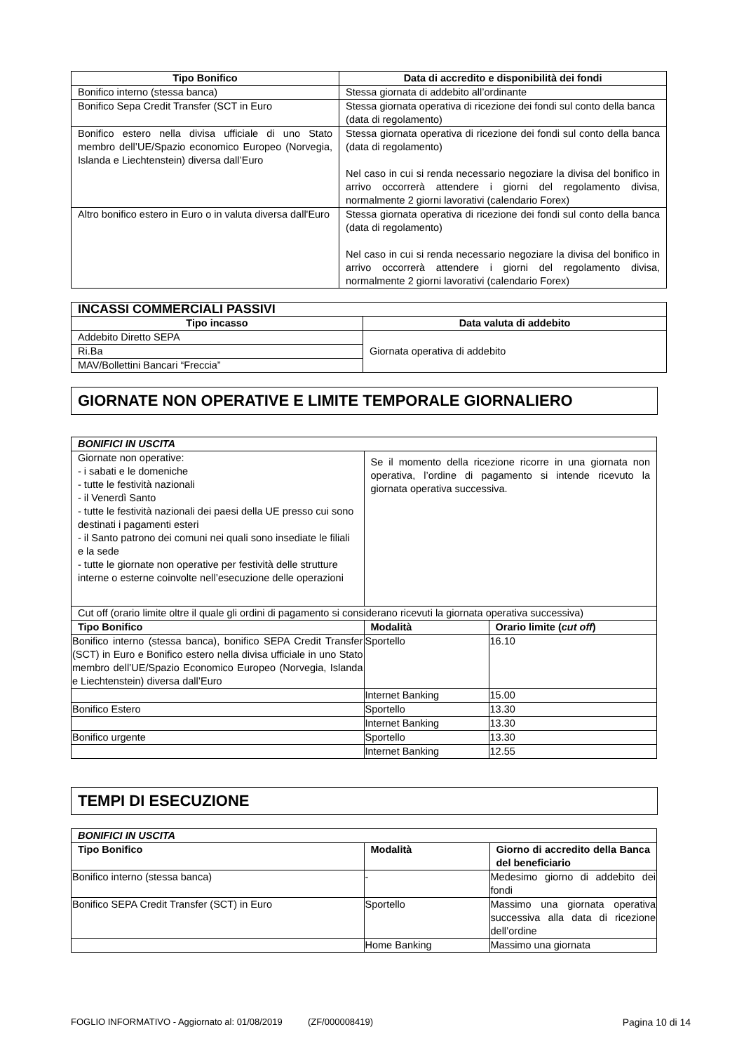| Tipo Bonifico | Data di accredito e disponibilità dei fondi |
| --- | --- |
| Bonifico interno (stessa banca) | Stessa giornata di addebito all’ordinante |
| Bonifico Sepa Credit Transfer (SCT in Euro | Stessa giornata operativa di ricezione dei fondi sul conto della banca (data di regolamento) |
| Bonifico estero nella divisa ufficiale di uno Stato membro dell’UE/Spazio economico Europeo (Norvegia, Islanda e Liechtenstein) diversa dall’Euro | Stessa giornata operativa di ricezione dei fondi sul conto della banca (data di regolamento) Nel caso in cui si renda necessario negoziare la divisa del bonifico in arrivo occorrerà attendere i giorni del regolamento divisa, normalmente 2 giorni lavorativi (calendario Forex) |
| Altro bonifico estero in Euro o in valuta diversa dall'Euro | Stessa giornata operativa di ricezione dei fondi sul conto della banca (data di regolamento) Nel caso in cui si renda necessario negoziare la divisa del bonifico in arrivo occorrerà attendere i giorni del regolamento divisa, normalmente 2 giorni lavorativi (calendario Forex) |
| INCASSI COMMERCIALI PASSIVI | |
| Tipo incasso | Data valuta di addebito |
| Addebito Diretto SEPA | Giornata operativa di addebito |
| Ri.Ba | |
| MAV/Bollettini Bancari “Freccia” | |
GIORNATE NON OPERATIVE E LIMITE TEMPORALE GIORNALIERO
| BONIFICI IN USCITA | | |
| Giornate non operative: - i sabati e le domeniche - tutte le festività nazionali - il Venerdì Santo - tutte le festività nazionali dei paesi della UE presso cui sono destinati i pagamenti esteri - il Santo patrono dei comuni nei quali sono insediate le filiali e la sede - tutte le giornate non operative per festività delle strutture interne o esterne coinvolte nell’esecuzione delle operazioni | Se il momento della ricezione ricorre in una giornata non operativa, l’ordine di pagamento si intende ricevuto la giornata operativa successiva. | |
| Cut off (orario limite oltre il quale gli ordini di pagamento si considerano ricevuti la giornata operativa successiva) | | |
| Tipo Bonifico | Modalità | Orario limite ( cut off ) |
| Bonifico interno (stessa banca), bonifico SEPA Credit Transfer (SCT) in Euro e Bonifico estero nella divisa ufficiale in uno Stato membro dell’UE/Spazio Economico Europeo (Norvegia, Islanda e Liechtenstein) diversa dall’Euro | Sportello | 16.10 |
| | Internet Banking | 15.00 |
| Bonifico Estero | Sportello | 13.30 |
| | Internet Banking | 13.30 |
| Bonifico urgente | Sportello | 13.30 |
| | Internet Banking | 12.55 |
TEMPI DI ESECUZIONE
| BONIFICI IN USCITA | | |
| Tipo Bonifico | Modalità | Giorno di accredito della Banca del beneficiario |
| Bonifico interno (stessa banca) | - | Medesimo giorno di addebito dei fondi |
| Bonifico SEPA Credit Transfer (SCT) in Euro | Sportello | Massimo una giornata operativa successiva alla data di ricezione dell’ordine |
| | Home Banking | Massimo una giornata |
FOGLIO INFORMATIVO - Aggiornato al: 01/08/2019 (ZF/000008419) Pagina 10 di 14